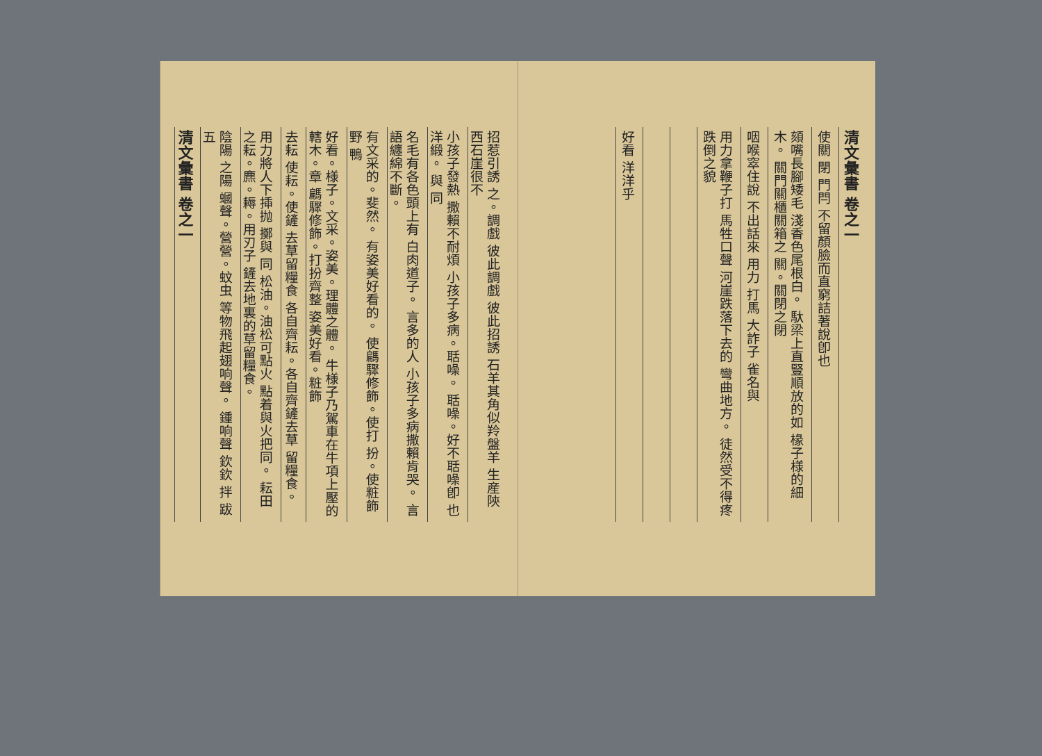清文彙書 卷之一
使關 閉 門閂 不留顏臉而直窮詰著說卽也
頦嘴長腳矮毛 淺香色尾根白。 馱梁上直豎順放的如 椽子様的細木。 關門關櫃關箱之 關。關閉之閉
咽喉窣住說 不出話來 用力 打馬 大詐子 雀名與
用力拿鞭子打 馬牲口聲 河崖跌落下去的 彎曲地方。 徒然受不得疼跌倒之貌
好看 洋洋乎
招惹引誘 之。調戲 彼此調戲 彼此招誘 石羊其角似羚盤羊 生産陝西石崖很不
小孩子發熱 撒賴不耐煩 小孩子多病。聒噪。 聒噪。好不聒噪卽 也 洋緞。 與 同
名毛有各色頭上有 白肉道子。 言多的人 小孩子多病撒賴肯哭。 言語纏綿不斷。
有文采的。斐然。 有姿美好看的。 使騗驟修飾。使打 扮。使粧飾 野 鴨
好看。様子。文采。姿美。理體之體。 牛様子乃駕車在牛項上壓的轄木。章 騗驟修飾。打扮齊整 姿美好看。粧飾
去耘 使耘。使鏟 去草留糧食 各自齊耘。各自齊鏟去草 留糧食。
用力將人下揷抛 擲與 同 松油。油松可點火 點着與火把同。 耘田之耘。麃。耨。用刃子 鏟去地裏的草留糧食。
陰陽 之陽 蟈聲。營營。蚊虫 等物飛起翅响聲。 鍾响聲 欽欽 拌 跋 五
清文彙書 卷之一